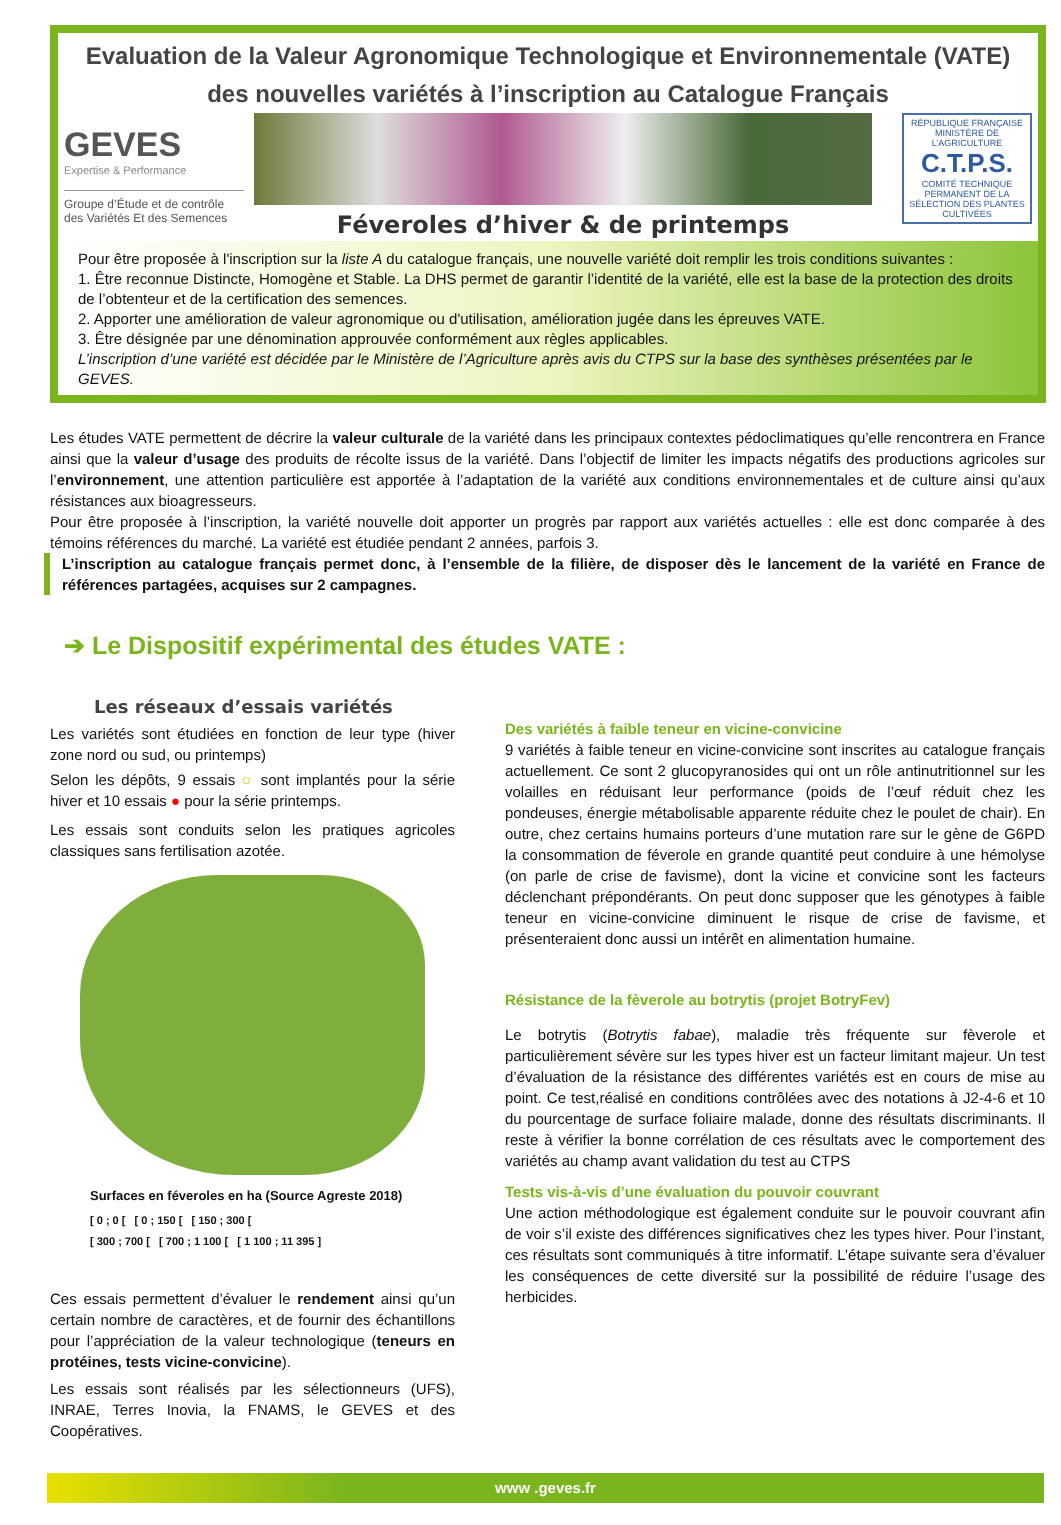Evaluation de la Valeur Agronomique Technologique et Environnementale (VATE)
des nouvelles variétés à l’inscription au Catalogue Français
GEVES
Expertise & Performance
Groupe d’Étude et de contrôle des Variétés Et des Semences
Féveroles d’hiver & de printemps
RÉPUBLIQUE FRANÇAISE
MINISTÈRE DE L’AGRICULTURE
C.T.P.S.
COMITÉ TECHNIQUE PERMANENT DE LA SÉLECTION DES PLANTES CULTIVÉES
Pour être proposée à l'inscription sur la liste A du catalogue français, une nouvelle variété doit remplir les trois conditions suivantes :
1. Être reconnue Distincte, Homogène et Stable. La DHS permet de garantir l’identité de la variété, elle est la base de la protection des droits de l’obtenteur et de la certification des semences.
2. Apporter une amélioration de valeur agronomique ou d'utilisation, amélioration jugée dans les épreuves VATE.
3. Être désignée par une dénomination approuvée conformément aux règles applicables.
L’inscription d’une variété est décidée par le Ministère de l’Agriculture après avis du CTPS sur la base des synthèses présentées par le GEVES.
Les études VATE permettent de décrire la valeur culturale de la variété dans les principaux contextes pédoclimatiques qu’elle rencontrera en France ainsi que la valeur d’usage des produits de récolte issus de la variété. Dans l’objectif de limiter les impacts négatifs des productions agricoles sur l’environnement, une attention particulière est apportée à l’adaptation de la variété aux conditions environnementales et de culture ainsi qu’aux résistances aux bioagresseurs.
Pour être proposée à l’inscription, la variété nouvelle doit apporter un progrès par rapport aux variétés actuelles : elle est donc comparée à des témoins références du marché. La variété est étudiée pendant 2 années, parfois 3.
L’inscription au catalogue français permet donc, à l’ensemble de la filière, de disposer dès le lancement de la variété en France de références partagées, acquises sur 2 campagnes.
➔ Le Dispositif expérimental des études VATE :
Les réseaux d’essais variétés
Les variétés sont étudiées en fonction de leur type (hiver zone nord ou sud, ou printemps)
Selon les dépôts, 9 essais ○ sont implantés pour la série hiver et 10 essais ● pour la série printemps.
Les essais sont conduits selon les pratiques agricoles classiques sans fertilisation azotée.
Surfaces en féveroles en ha (Source Agreste 2018)
[ 0 ; 0 [ [ 0 ; 150 [ [ 150 ; 300 [
[ 300 ; 700 [ [ 700 ; 1 100 [ [ 1 100 ; 11 395 ]
Ces essais permettent d’évaluer le rendement ainsi qu’un certain nombre de caractères, et de fournir des échantillons pour l’appréciation de la valeur technologique (teneurs en protéines, tests vicine-convicine).
Les essais sont réalisés par les sélectionneurs (UFS), INRAE, Terres Inovia, la FNAMS, le GEVES et des Coopératives.
Des variétés à faible teneur en vicine-convicine
9 variétés à faible teneur en vicine-convicine sont inscrites au catalogue français actuellement. Ce sont 2 glucopyranosides qui ont un rôle antinutritionnel sur les volailles en réduisant leur performance (poids de l’œuf réduit chez les pondeuses, énergie métabolisable apparente réduite chez le poulet de chair). En outre, chez certains humains porteurs d’une mutation rare sur le gène de G6PD la consommation de féverole en grande quantité peut conduire à une hémolyse (on parle de crise de favisme), dont la vicine et convicine sont les facteurs déclenchant prépondérants. On peut donc supposer que les génotypes à faible teneur en vicine-convicine diminuent le risque de crise de favisme, et présenteraient donc aussi un intérêt en alimentation humaine.
Résistance de la fèverole au botrytis (projet BotryFev)
Le botrytis (Botrytis fabae), maladie très fréquente sur fèverole et particulièrement sévère sur les types hiver est un facteur limitant majeur. Un test d’évaluation de la résistance des différentes variétés est en cours de mise au point. Ce test,réalisé en conditions contrôlées avec des notations à J2-4-6 et 10 du pourcentage de surface foliaire malade, donne des résultats discriminants. Il reste à vérifier la bonne corrélation de ces résultats avec le comportement des variétés au champ avant validation du test au CTPS
Tests vis-à-vis d’une évaluation du pouvoir couvrant
Une action méthodologique est également conduite sur le pouvoir couvrant afin de voir s’il existe des différences significatives chez les types hiver. Pour l’instant, ces résultats sont communiqués à titre informatif. L’étape suivante sera d’évaluer les conséquences de cette diversité sur la possibilité de réduire l’usage des herbicides.
www .geves.fr